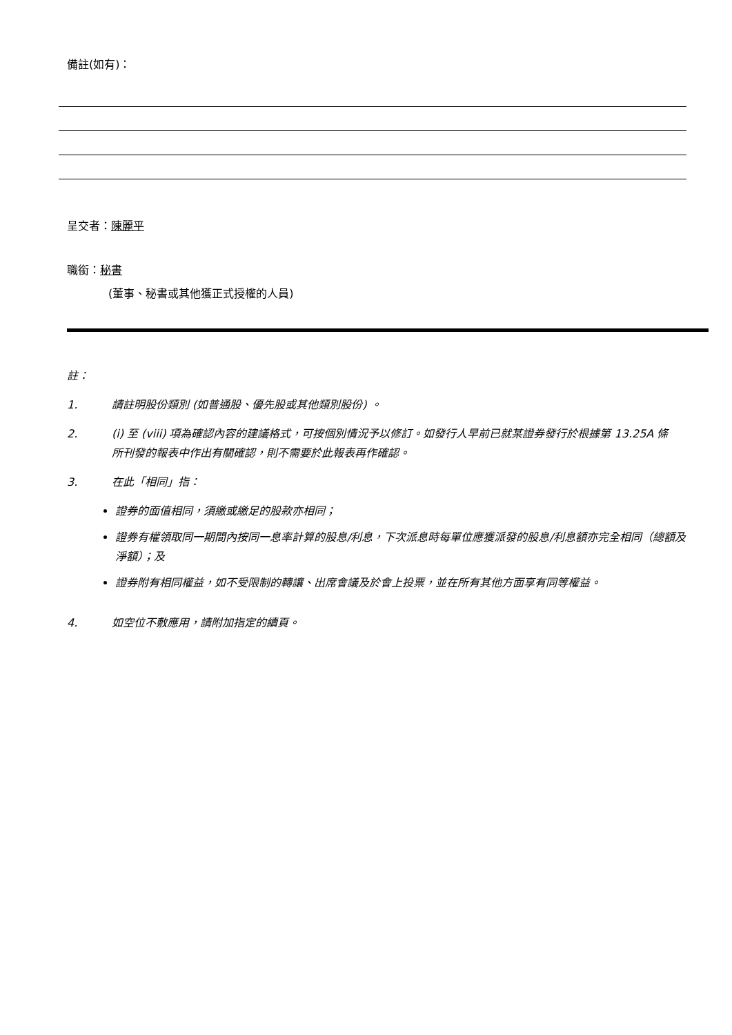備註(如有)：
呈交者：陳麗平
職銜：秘書
(董事、秘書或其他獲正式授權的人員)
註：
1. 請註明股份類別 (如普通股、優先股或其他類別股份) 。
2. (i) 至 (viii) 項為確認內容的建議格式，可按個別情況予以修訂。如發行人早前已就某證券發行於根據第 13.25A 條所刊發的報表中作出有關確認，則不需要於此報表再作確認。
3. 在此「相同」指：
證券的面值相同，須繳或繳足的股款亦相同；
證券有權領取同一期間內按同一息率計算的股息/利息，下次派息時每單位應獲派發的股息/利息額亦完全相同（總額及淨額）；及
證券附有相同權益，如不受限制的轉讓、出席會議及於會上投票，並在所有其他方面享有同等權益。
4. 如空位不敷應用，請附加指定的續頁。